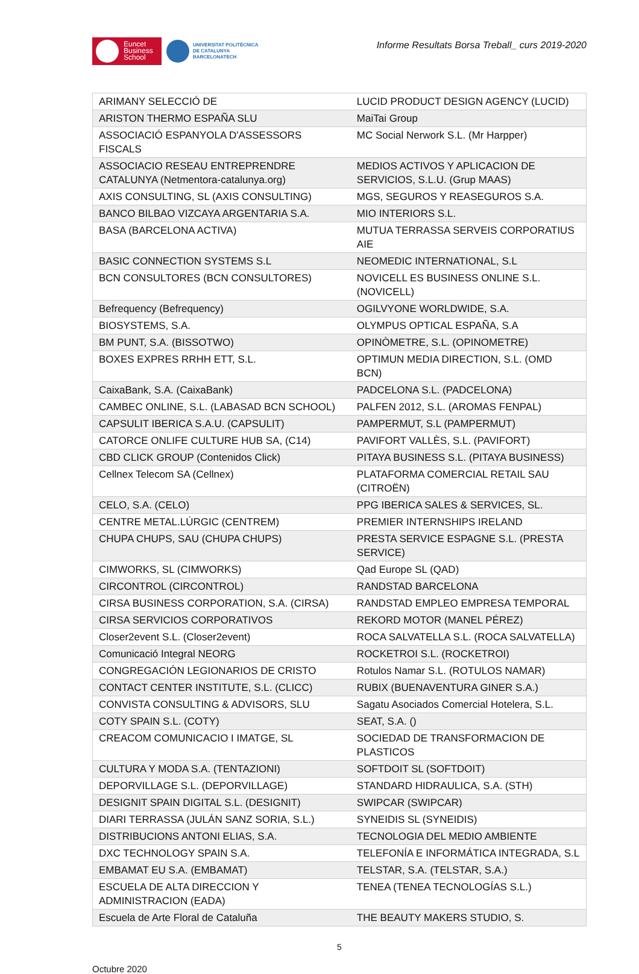Euncet
Business
School
UNIVERSITAT POLITÈCNICA
DE CATALUNYA
BARCELONATECH
Informe Resultats Borsa Treball_ curs 2019-2020
| ARIMANY SELECCIÓ DE | LUCID PRODUCT DESIGN AGENCY (LUCID) |
| ARISTON THERMO ESPAÑA SLU | MaiTai Group |
| ASSOCIACIÓ ESPANYOLA D'ASSESSORS FISCALS | MC Social Nerwork S.L. (Mr Harpper) |
| ASSOCIACIO RESEAU ENTREPRENDRE CATALUNYA (Netmentora-catalunya.org) | MEDIOS ACTIVOS Y APLICACION DE SERVICIOS, S.L.U. (Grup MAAS) |
| AXIS CONSULTING, SL (AXIS CONSULTING) | MGS, SEGUROS Y REASEGUROS S.A. |
| BANCO BILBAO VIZCAYA ARGENTARIA S.A. | MIO INTERIORS S.L. |
| BASA (BARCELONA ACTIVA) | MUTUA TERRASSA SERVEIS CORPORATIUS AIE |
| BASIC CONNECTION SYSTEMS S.L | NEOMEDIC INTERNATIONAL, S.L |
| BCN CONSULTORES (BCN CONSULTORES) | NOVICELL ES BUSINESS ONLINE S.L. (NOVICELL) |
| Befrequency (Befrequency) | OGILVYONE WORLDWIDE, S.A. |
| BIOSYSTEMS, S.A. | OLYMPUS OPTICAL ESPAÑA, S.A |
| BM PUNT, S.A. (BISSOTWO) | OPINÒMETRE, S.L. (OPINOMETRE) |
| BOXES EXPRES RRHH ETT, S.L. | OPTIMUN MEDIA DIRECTION, S.L. (OMD BCN) |
| CaixaBank, S.A. (CaixaBank) | PADCELONA S.L. (PADCELONA) |
| CAMBEC ONLINE, S.L. (LABASAD BCN SCHOOL) | PALFEN 2012, S.L. (AROMAS FENPAL) |
| CAPSULIT IBERICA S.A.U. (CAPSULIT) | PAMPERMUT, S.L (PAMPERMUT) |
| CATORCE ONLIFE CULTURE HUB SA, (C14) | PAVIFORT VALLÈS, S.L. (PAVIFORT) |
| CBD CLICK GROUP (Contenidos Click) | PITAYA BUSINESS S.L. (PITAYA BUSINESS) |
| Cellnex Telecom SA (Cellnex) | PLATAFORMA COMERCIAL RETAIL SAU (CITROËN) |
| CELO, S.A. (CELO) | PPG IBERICA SALES & SERVICES, SL. |
| CENTRE METAL.LÚRGIC (CENTREM) | PREMIER INTERNSHIPS IRELAND |
| CHUPA CHUPS, SAU (CHUPA CHUPS) | PRESTA SERVICE ESPAGNE S.L. (PRESTA SERVICE) |
| CIMWORKS, SL (CIMWORKS) | Qad Europe SL (QAD) |
| CIRCONTROL (CIRCONTROL) | RANDSTAD BARCELONA |
| CIRSA BUSINESS CORPORATION, S.A. (CIRSA) | RANDSTAD EMPLEO EMPRESA TEMPORAL |
| CIRSA SERVICIOS CORPORATIVOS | REKORD MOTOR (MANEL PÉREZ) |
| Closer2event S.L. (Closer2event) | ROCA SALVATELLA S.L. (ROCA SALVATELLA) |
| Comunicació Integral NEORG | ROCKETROI S.L. (ROCKETROI) |
| CONGREGACIÓN LEGIONARIOS DE CRISTO | Rotulos Namar S.L. (ROTULOS NAMAR) |
| CONTACT CENTER INSTITUTE, S.L. (CLICC) | RUBIX (BUENAVENTURA GINER S.A.) |
| CONVISTA CONSULTING & ADVISORS, SLU | Sagatu Asociados Comercial Hotelera, S.L. |
| COTY SPAIN S.L. (COTY) | SEAT, S.A. () |
| CREACOM COMUNICACIO I IMATGE, SL | SOCIEDAD DE TRANSFORMACION DE PLASTICOS |
| CULTURA Y MODA S.A. (TENTAZIONI) | SOFTDOIT SL (SOFTDOIT) |
| DEPORVILLAGE S.L. (DEPORVILLAGE) | STANDARD HIDRAULICA, S.A. (STH) |
| DESIGNIT SPAIN DIGITAL S.L. (DESIGNIT) | SWIPCAR (SWIPCAR) |
| DIARI TERRASSA (JULÁN SANZ SORIA, S.L.) | SYNEIDIS SL (SYNEIDIS) |
| DISTRIBUCIONS ANTONI ELIAS, S.A. | TECNOLOGIA DEL MEDIO AMBIENTE |
| DXC TECHNOLOGY SPAIN S.A. | TELEFONÍA E INFORMÁTICA INTEGRADA, S.L |
| EMBAMAT EU S.A. (EMBAMAT) | TELSTAR, S.A. (TELSTAR, S.A.) |
| ESCUELA DE ALTA DIRECCION Y ADMINISTRACION (EADA) | TENEA (TENEA TECNOLOGÍAS S.L.) |
| Escuela de Arte Floral de Cataluña | THE BEAUTY MAKERS STUDIO, S. |
5
Octubre 2020